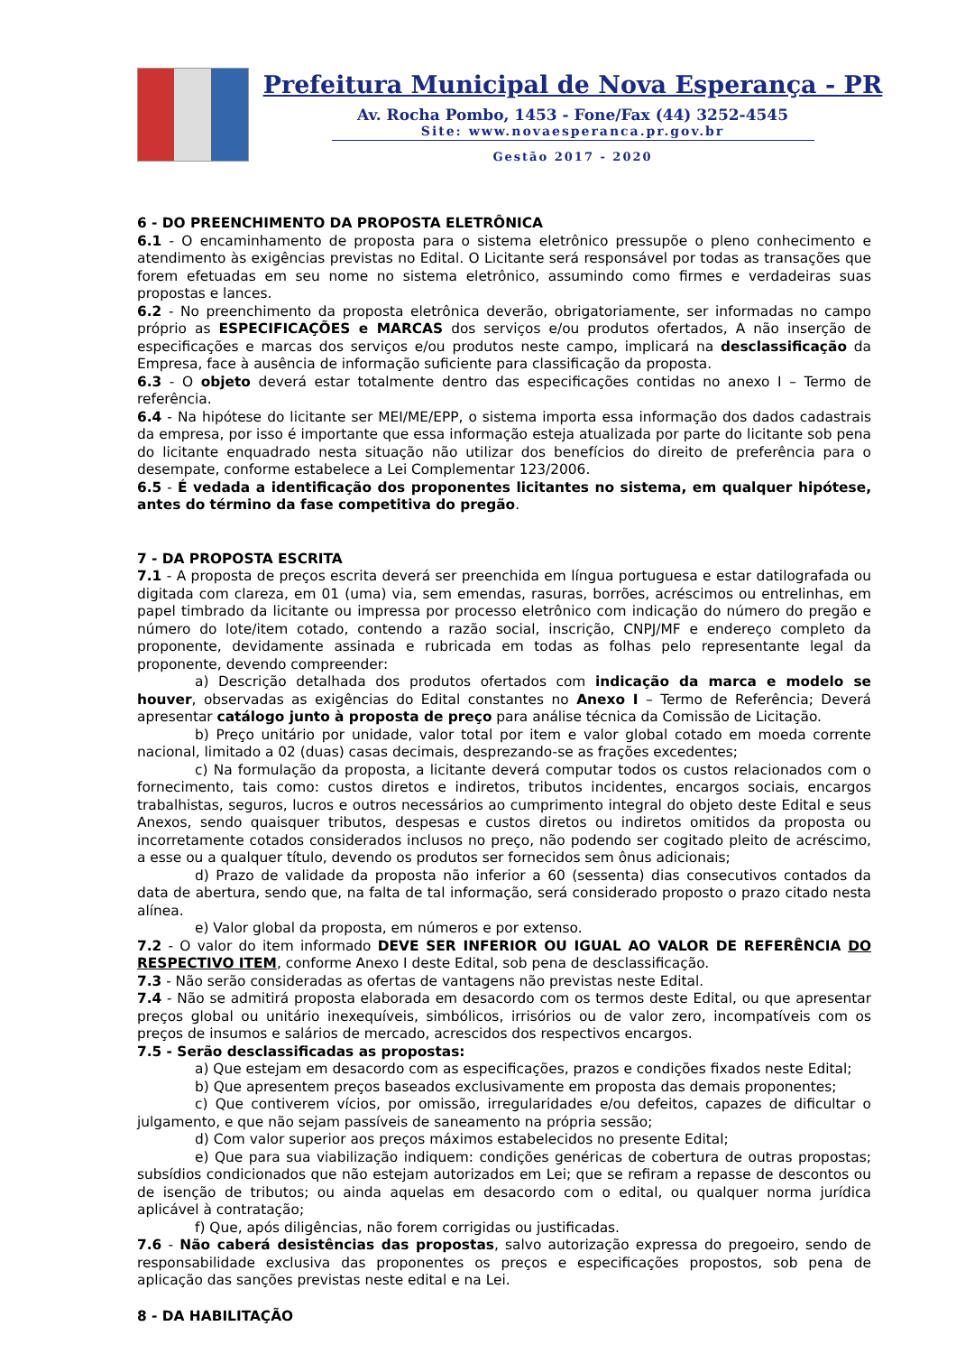Prefeitura Municipal de Nova Esperança - PR
Av. Rocha Pombo, 1453 - Fone/Fax (44) 3252-4545
Site: www.novaesperanca.pr.gov.br
Gestão 2017 - 2020
6 - DO PREENCHIMENTO DA PROPOSTA ELETRÔNICA
6.1 - O encaminhamento de proposta para o sistema eletrônico pressupõe o pleno conhecimento e atendimento às exigências previstas no Edital. O Licitante será responsável por todas as transações que forem efetuadas em seu nome no sistema eletrônico, assumindo como firmes e verdadeiras suas propostas e lances.
6.2 - No preenchimento da proposta eletrônica deverão, obrigatoriamente, ser informadas no campo próprio as ESPECIFICAÇÕES e MARCAS dos serviços e/ou produtos ofertados, A não inserção de especificações e marcas dos serviços e/ou produtos neste campo, implicará na desclassificação da Empresa, face à ausência de informação suficiente para classificação da proposta.
6.3 - O objeto deverá estar totalmente dentro das especificações contidas no anexo I – Termo de referência.
6.4 - Na hipótese do licitante ser MEI/ME/EPP, o sistema importa essa informação dos dados cadastrais da empresa, por isso é importante que essa informação esteja atualizada por parte do licitante sob pena do licitante enquadrado nesta situação não utilizar dos benefícios do direito de preferência para o desempate, conforme estabelece a Lei Complementar 123/2006.
6.5 - É vedada a identificação dos proponentes licitantes no sistema, em qualquer hipótese, antes do término da fase competitiva do pregão.
7 - DA PROPOSTA ESCRITA
7.1 - A proposta de preços escrita deverá ser preenchida em língua portuguesa e estar datilografada ou digitada com clareza, em 01 (uma) via, sem emendas, rasuras, borrões, acréscimos ou entrelinhas, em papel timbrado da licitante ou impressa por processo eletrônico com indicação do número do pregão e número do lote/item cotado, contendo a razão social, inscrição, CNPJ/MF e endereço completo da proponente, devidamente assinada e rubricada em todas as folhas pelo representante legal da proponente, devendo compreender:
a) Descrição detalhada dos produtos ofertados com indicação da marca e modelo se houver, observadas as exigências do Edital constantes no Anexo I – Termo de Referência; Deverá apresentar catálogo junto à proposta de preço para análise técnica da Comissão de Licitação.
b) Preço unitário por unidade, valor total por item e valor global cotado em moeda corrente nacional, limitado a 02 (duas) casas decimais, desprezando-se as frações excedentes;
c) Na formulação da proposta, a licitante deverá computar todos os custos relacionados com o fornecimento, tais como: custos diretos e indiretos, tributos incidentes, encargos sociais, encargos trabalhistas, seguros, lucros e outros necessários ao cumprimento integral do objeto deste Edital e seus Anexos, sendo quaisquer tributos, despesas e custos diretos ou indiretos omitidos da proposta ou incorretamente cotados considerados inclusos no preço, não podendo ser cogitado pleito de acréscimo, a esse ou a qualquer título, devendo os produtos ser fornecidos sem ônus adicionais;
d) Prazo de validade da proposta não inferior a 60 (sessenta) dias consecutivos contados da data de abertura, sendo que, na falta de tal informação, será considerado proposto o prazo citado nesta alínea.
e) Valor global da proposta, em números e por extenso.
7.2 - O valor do item informado DEVE SER INFERIOR OU IGUAL AO VALOR DE REFERÊNCIA DO RESPECTIVO ITEM, conforme Anexo I deste Edital, sob pena de desclassificação.
7.3 - Não serão consideradas as ofertas de vantagens não previstas neste Edital.
7.4 - Não se admitirá proposta elaborada em desacordo com os termos deste Edital, ou que apresentar preços global ou unitário inexequíveis, simbólicos, irrisórios ou de valor zero, incompatíveis com os preços de insumos e salários de mercado, acrescidos dos respectivos encargos.
7.5 - Serão desclassificadas as propostas:
a) Que estejam em desacordo com as especificações, prazos e condições fixados neste Edital;
b) Que apresentem preços baseados exclusivamente em proposta das demais proponentes;
c) Que contiverem vícios, por omissão, irregularidades e/ou defeitos, capazes de dificultar o julgamento, e que não sejam passíveis de saneamento na própria sessão;
d) Com valor superior aos preços máximos estabelecidos no presente Edital;
e) Que para sua viabilização indiquem: condições genéricas de cobertura de outras propostas; subsídios condicionados que não estejam autorizados em Lei; que se refiram a repasse de descontos ou de isenção de tributos; ou ainda aquelas em desacordo com o edital, ou qualquer norma jurídica aplicável à contratação;
f) Que, após diligências, não forem corrigidas ou justificadas.
7.6 - Não caberá desistências das propostas, salvo autorização expressa do pregoeiro, sendo de responsabilidade exclusiva das proponentes os preços e especificações propostos, sob pena de aplicação das sanções previstas neste edital e na Lei.
8 - DA HABILITAÇÃO